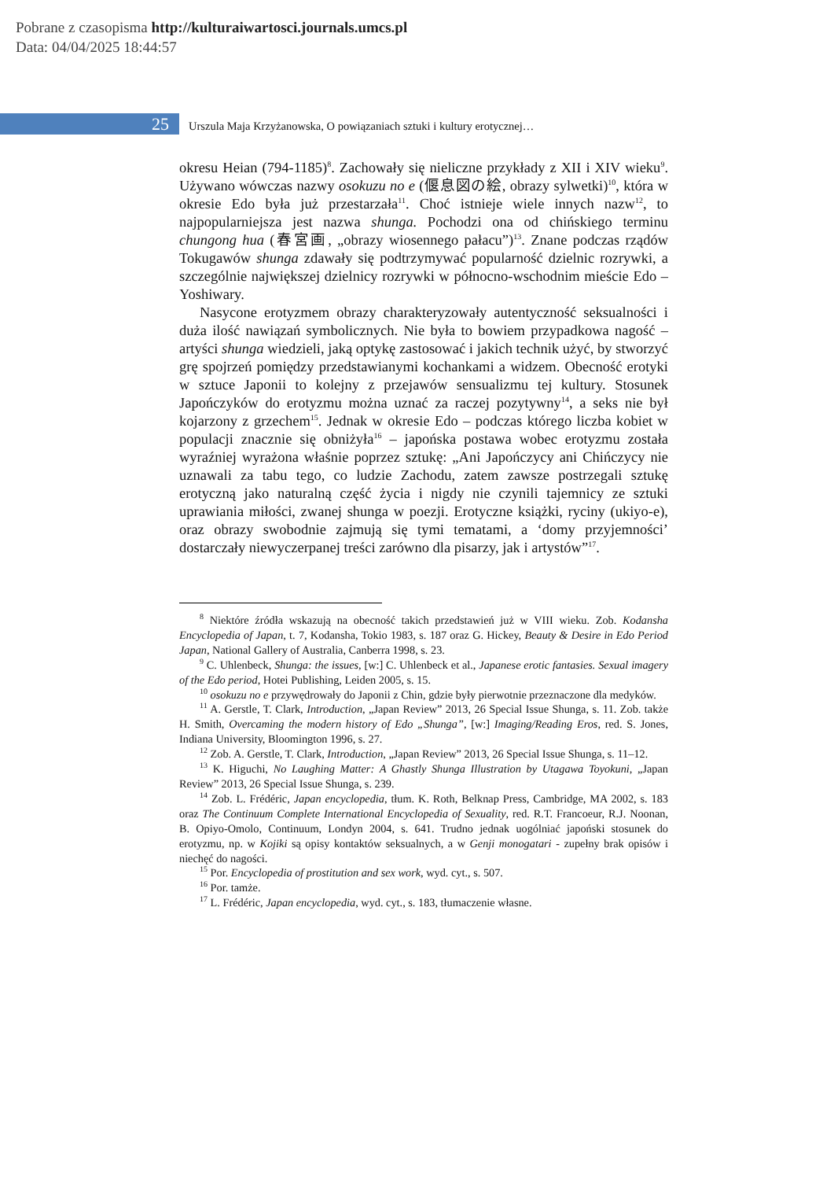Pobrane z czasopisma http://kulturaiwartosci.journals.umcs.pl
Data: 04/04/2025 18:44:57
25
Urszula Maja Krzyżanowska, O powiązaniach sztuki i kultury erotycznej…
okresu Heian (794-1185)<sup>8</sup>. Zachowały się nieliczne przykłady z XII i XIV wieku<sup>9</sup>. Używano wówczas nazwy osokuzu no e (偃息図の絵, obrazy sylwetki)<sup>10</sup>, która w okresie Edo była już przestarzała<sup>11</sup>. Choć istnieje wiele innych nazw<sup>12</sup>, to najpopularniejsza jest nazwa shunga. Pochodzi ona od chińskiego terminu chungong hua (春宮画, „obrazy wiosennego pałacu”)<sup>13</sup>. Znane podczas rządów Tokugawów shunga zdawały się podtrzymywać popularność dzielnic rozrywki, a szczególnie największej dzielnicy rozrywki w północno-wschodnim mieście Edo – Yoshiwary.
Nasycone erotyzmem obrazy charakteryzowały autentyczność seksualności i duża ilość nawiązań symbolicznych. Nie była to bowiem przypadkowa nagość – artyści shunga wiedzieli, jaką optykę zastosować i jakich technik użyć, by stworzyć grę spojrzeń pomiędzy przedstawianymi kochankami a widzem. Obecność erotyki w sztuce Japonii to kolejny z przejawów sensualizmu tej kultury. Stosunek Japończyków do erotyzmu można uznać za raczej pozytywny<sup>14</sup>, a seks nie był kojarzony z grzechem<sup>15</sup>. Jednak w okresie Edo – podczas którego liczba kobiet w populacji znacznie się obniżyła<sup>16</sup> – japońska postawa wobec erotyzmu została wyraźniej wyrażona właśnie poprzez sztukę: „Ani Japończycy ani Chińczycy nie uznawali za tabu tego, co ludzie Zachodu, zatem zawsze postrzegali sztukę erotyczną jako naturalną część życia i nigdy nie czynili tajemnicy ze sztuki uprawiania miłości, zwanej shunga w poezji. Erotyczne książki, ryciny (ukiyo-e), oraz obrazy swobodnie zajmują się tymi tematami, a ‘domy przyjemności’ dostarczały niewyczerpanej treści zarówno dla pisarzy, jak i artystów”<sup>17</sup>.
<sup>8</sup> Niektóre źródła wskazują na obecność takich przedstawień już w VIII wieku. Zob. Kodansha Encyclopedia of Japan, t. 7, Kodansha, Tokio 1983, s. 187 oraz G. Hickey, Beauty & Desire in Edo Period Japan, National Gallery of Australia, Canberra 1998, s. 23.
<sup>9</sup> C. Uhlenbeck, Shunga: the issues, [w:] C. Uhlenbeck et al., Japanese erotic fantasies. Sexual imagery of the Edo period, Hotei Publishing, Leiden 2005, s. 15.
<sup>10</sup> osokuzu no e przywędrowały do Japonii z Chin, gdzie były pierwotnie przeznaczone dla medyków.
<sup>11</sup> A. Gerstle, T. Clark, Introduction, „Japan Review” 2013, 26 Special Issue Shunga, s. 11. Zob. także H. Smith, Overcaming the modern history of Edo „Shunga”, [w:] Imaging/Reading Eros, red. S. Jones, Indiana University, Bloomington 1996, s. 27.
<sup>12</sup> Zob. A. Gerstle, T. Clark, Introduction, „Japan Review” 2013, 26 Special Issue Shunga, s. 11–12.
<sup>13</sup> K. Higuchi, No Laughing Matter: A Ghastly Shunga Illustration by Utagawa Toyokuni, „Japan Review” 2013, 26 Special Issue Shunga, s. 239.
<sup>14</sup> Zob. L. Frédéric, Japan encyclopedia, tłum. K. Roth, Belknap Press, Cambridge, MA 2002, s. 183 oraz The Continuum Complete International Encyclopedia of Sexuality, red. R.T. Francoeur, R.J. Noonan, B. Opiyo-Omolo, Continuum, Londyn 2004, s. 641. Trudno jednak uogólniać japoński stosunek do erotyzmu, np. w Kojiki są opisy kontaktów seksualnych, a w Genji monogatari - zupełny brak opisów i niechęć do nagości.
<sup>15</sup> Por. Encyclopedia of prostitution and sex work, wyd. cyt., s. 507.
<sup>16</sup> Por. tamże.
<sup>17</sup> L. Frédéric, Japan encyclopedia, wyd. cyt., s. 183, tłumaczenie własne.